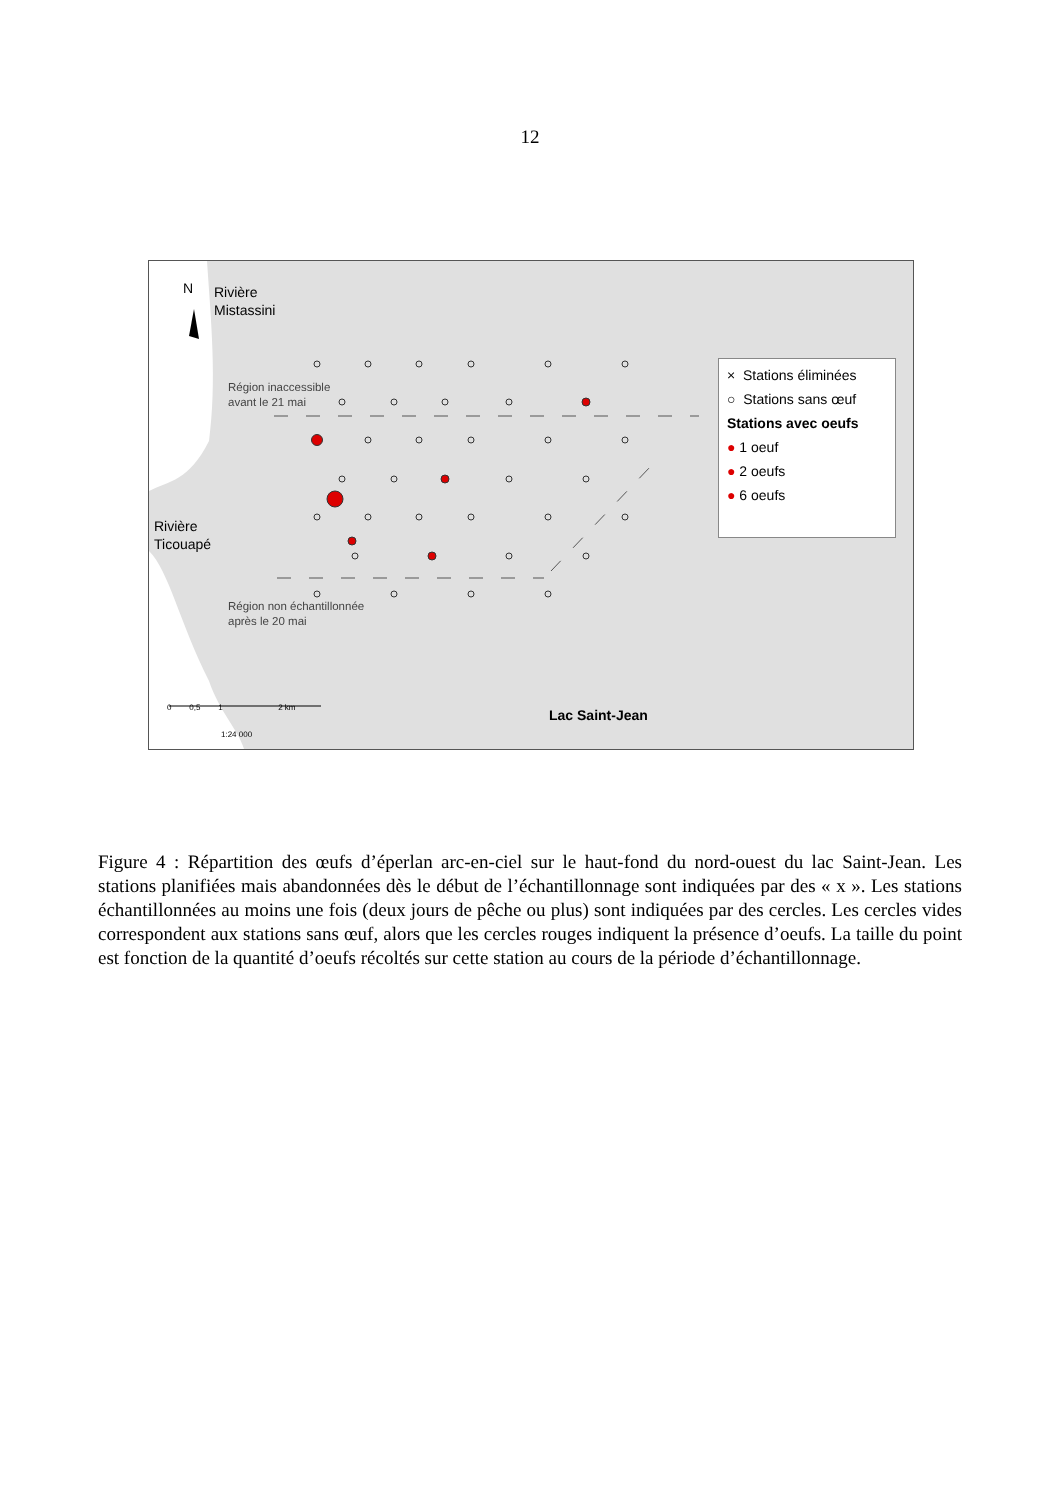12
N
Rivière
Mistassini
Rivière
Ticouapé
Région inaccessible
avant le 21 mai
Région non échantillonnée
après le 20 mai
0 0,5 1 2 km
1:24 000
Lac Saint-Jean
× Stations éliminées
○ Stations sans œuf
Stations avec oeufs
● 1 oeuf
● 2 oeufs
● 6 oeufs
Figure 4 : Répartition des œufs d’éperlan arc-en-ciel sur le haut-fond du nord-ouest du lac Saint-Jean. Les stations planifiées mais abandonnées dès le début de l’échantillonnage sont indiquées par des « x ». Les stations échantillonnées au moins une fois (deux jours de pêche ou plus) sont indiquées par des cercles. Les cercles vides correspondent aux stations sans œuf, alors que les cercles rouges indiquent la présence d’oeufs. La taille du point est fonction de la quantité d’oeufs récoltés sur cette station au cours de la période d’échantillonnage.